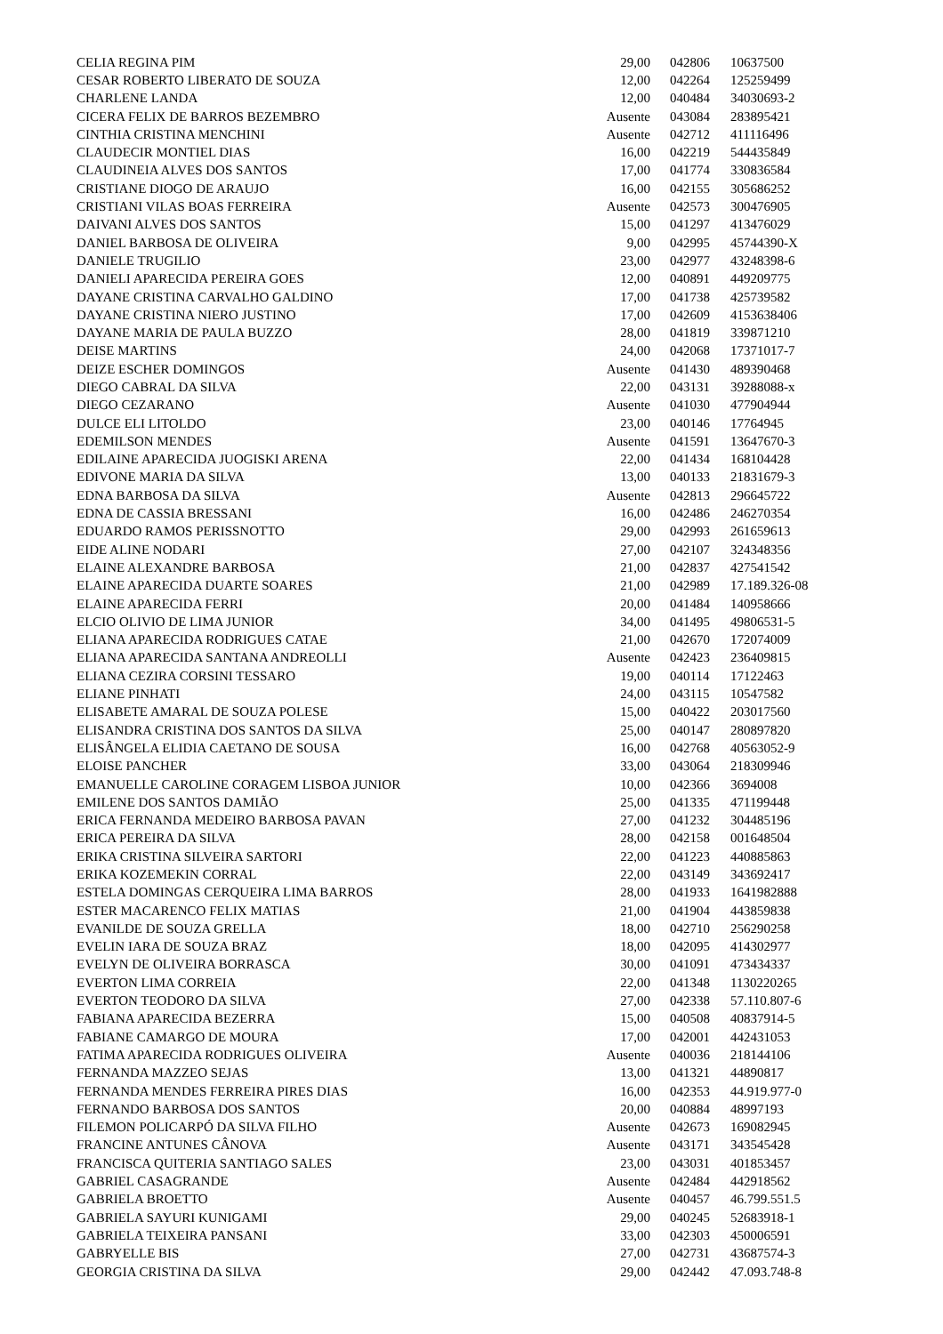| CELIA REGINA PIM | 29,00 | 042806 | 10637500 |
| CESAR ROBERTO LIBERATO DE SOUZA | 12,00 | 042264 | 125259499 |
| CHARLENE LANDA | 12,00 | 040484 | 34030693-2 |
| CICERA FELIX DE BARROS BEZEMBRO | Ausente | 043084 | 283895421 |
| CINTHIA CRISTINA MENCHINI | Ausente | 042712 | 411116496 |
| CLAUDECIR MONTIEL DIAS | 16,00 | 042219 | 544435849 |
| CLAUDINEIA ALVES DOS SANTOS | 17,00 | 041774 | 330836584 |
| CRISTIANE DIOGO DE ARAUJO | 16,00 | 042155 | 305686252 |
| CRISTIANI VILAS BOAS FERREIRA | Ausente | 042573 | 300476905 |
| DAIVANI ALVES DOS SANTOS | 15,00 | 041297 | 413476029 |
| DANIEL BARBOSA DE OLIVEIRA | 9,00 | 042995 | 45744390-X |
| DANIELE TRUGILIO | 23,00 | 042977 | 43248398-6 |
| DANIELI APARECIDA PEREIRA GOES | 12,00 | 040891 | 449209775 |
| DAYANE CRISTINA CARVALHO GALDINO | 17,00 | 041738 | 425739582 |
| DAYANE CRISTINA NIERO JUSTINO | 17,00 | 042609 | 4153638406 |
| DAYANE MARIA DE PAULA BUZZO | 28,00 | 041819 | 339871210 |
| DEISE MARTINS | 24,00 | 042068 | 17371017-7 |
| DEIZE ESCHER DOMINGOS | Ausente | 041430 | 489390468 |
| DIEGO CABRAL DA SILVA | 22,00 | 043131 | 39288088-x |
| DIEGO CEZARANO | Ausente | 041030 | 477904944 |
| DULCE ELI LITOLDO | 23,00 | 040146 | 17764945 |
| EDEMILSON MENDES | Ausente | 041591 | 13647670-3 |
| EDILAINE APARECIDA JUOGISKI ARENA | 22,00 | 041434 | 168104428 |
| EDIVONE MARIA DA SILVA | 13,00 | 040133 | 21831679-3 |
| EDNA BARBOSA DA SILVA | Ausente | 042813 | 296645722 |
| EDNA DE CASSIA BRESSANI | 16,00 | 042486 | 246270354 |
| EDUARDO RAMOS PERISSNOTTO | 29,00 | 042993 | 261659613 |
| EIDE ALINE NODARI | 27,00 | 042107 | 324348356 |
| ELAINE ALEXANDRE BARBOSA | 21,00 | 042837 | 427541542 |
| ELAINE APARECIDA DUARTE SOARES | 21,00 | 042989 | 17.189.326-08 |
| ELAINE APARECIDA FERRI | 20,00 | 041484 | 140958666 |
| ELCIO OLIVIO DE LIMA JUNIOR | 34,00 | 041495 | 49806531-5 |
| ELIANA APARECIDA RODRIGUES CATAE | 21,00 | 042670 | 172074009 |
| ELIANA APARECIDA SANTANA ANDREOLLI | Ausente | 042423 | 236409815 |
| ELIANA CEZIRA CORSINI TESSARO | 19,00 | 040114 | 17122463 |
| ELIANE PINHATI | 24,00 | 043115 | 10547582 |
| ELISABETE AMARAL DE SOUZA POLESE | 15,00 | 040422 | 203017560 |
| ELISANDRA CRISTINA DOS SANTOS DA SILVA | 25,00 | 040147 | 280897820 |
| ELISÂNGELA ELIDIA CAETANO DE SOUSA | 16,00 | 042768 | 40563052-9 |
| ELOISE PANCHER | 33,00 | 043064 | 218309946 |
| EMANUELLE CAROLINE CORAGEM LISBOA JUNIOR | 10,00 | 042366 | 3694008 |
| EMILENE DOS SANTOS DAMIÃO | 25,00 | 041335 | 471199448 |
| ERICA FERNANDA MEDEIRO BARBOSA PAVAN | 27,00 | 041232 | 304485196 |
| ERICA PEREIRA DA SILVA | 28,00 | 042158 | 001648504 |
| ERIKA CRISTINA SILVEIRA SARTORI | 22,00 | 041223 | 440885863 |
| ERIKA KOZEMEKIN CORRAL | 22,00 | 043149 | 343692417 |
| ESTELA DOMINGAS CERQUEIRA LIMA BARROS | 28,00 | 041933 | 1641982888 |
| ESTER MACARENCO FELIX MATIAS | 21,00 | 041904 | 443859838 |
| EVANILDE DE SOUZA GRELLA | 18,00 | 042710 | 256290258 |
| EVELIN IARA DE SOUZA BRAZ | 18,00 | 042095 | 414302977 |
| EVELYN DE OLIVEIRA BORRASCA | 30,00 | 041091 | 473434337 |
| EVERTON LIMA CORREIA | 22,00 | 041348 | 1130220265 |
| EVERTON TEODORO DA SILVA | 27,00 | 042338 | 57.110.807-6 |
| FABIANA APARECIDA BEZERRA | 15,00 | 040508 | 40837914-5 |
| FABIANE CAMARGO DE MOURA | 17,00 | 042001 | 442431053 |
| FATIMA APARECIDA RODRIGUES OLIVEIRA | Ausente | 040036 | 218144106 |
| FERNANDA MAZZEO SEJAS | 13,00 | 041321 | 44890817 |
| FERNANDA MENDES FERREIRA PIRES DIAS | 16,00 | 042353 | 44.919.977-0 |
| FERNANDO BARBOSA DOS SANTOS | 20,00 | 040884 | 48997193 |
| FILEMON POLICARPÓ DA SILVA FILHO | Ausente | 042673 | 169082945 |
| FRANCINE ANTUNES CÂNOVA | Ausente | 043171 | 343545428 |
| FRANCISCA QUITERIA SANTIAGO SALES | 23,00 | 043031 | 401853457 |
| GABRIEL CASAGRANDE | Ausente | 042484 | 442918562 |
| GABRIELA BROETTO | Ausente | 040457 | 46.799.551.5 |
| GABRIELA SAYURI KUNIGAMI | 29,00 | 040245 | 52683918-1 |
| GABRIELA TEIXEIRA PANSANI | 33,00 | 042303 | 450006591 |
| GABRYELLE BIS | 27,00 | 042731 | 43687574-3 |
| GEORGIA CRISTINA DA SILVA | 29,00 | 042442 | 47.093.748-8 |